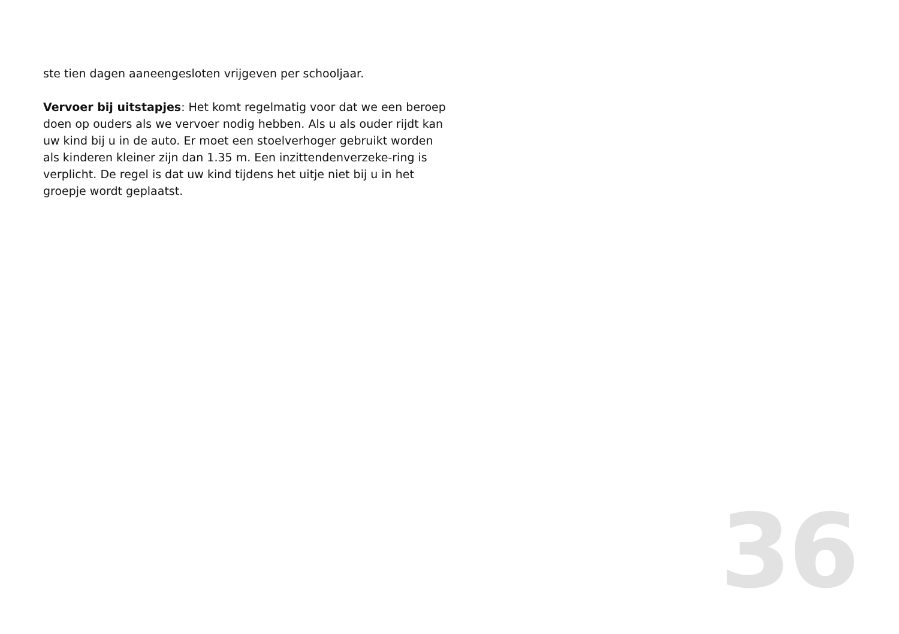ste tien dagen aaneengesloten vrijgeven per schooljaar.
Vervoer bij uitstapjes: Het komt regelmatig voor dat we een beroep doen op ouders als we vervoer nodig hebben. Als u als ouder rijdt kan uw kind bij u in de auto. Er moet een stoelverhoger gebruikt worden als kinderen kleiner zijn dan 1.35 m. Een inzittendenverzeke-ring is verplicht. De regel is dat uw kind tijdens het uitje niet bij u in het groepje wordt geplaatst.
36